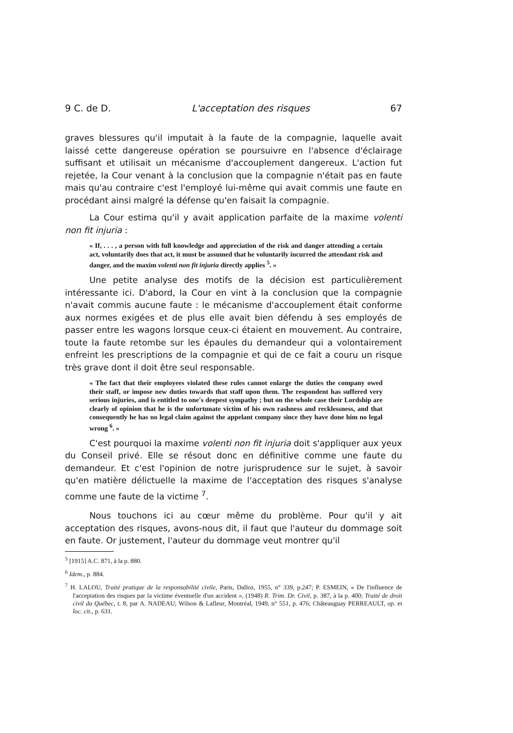9 C. de D. L'acceptation des risques 67
graves blessures qu'il imputait à la faute de la compagnie, laquelle avait laissé cette dangereuse opération se poursuivre en l'absence d'éclairage suffisant et utilisait un mécanisme d'accouplement dangereux. L'action fut rejetée, la Cour venant à la conclusion que la compagnie n'était pas en faute mais qu'au contraire c'est l'employé lui-même qui avait commis une faute en procédant ainsi malgré la défense qu'en faisait la compagnie.
La Cour estima qu'il y avait application parfaite de la maxime volenti non fit injuria :
« If, . . . , a person with full knowledge and appreciation of the risk and danger attending a certain act, voluntarily does that act, it must be assumed that he voluntarily incurred the attendant risk and danger, and the maxim volenti non fit injuria directly applies <sup>5</sup>. »
Une petite analyse des motifs de la décision est particulièrement intéressante ici. D'abord, la Cour en vint à la conclusion que la compagnie n'avait commis aucune faute : le mécanisme d'accouplement était conforme aux normes exigées et de plus elle avait bien défendu à ses employés de passer entre les wagons lorsque ceux-ci étaient en mouvement. Au contraire, toute la faute retombe sur les épaules du demandeur qui a volontairement enfreint les prescriptions de la compagnie et qui de ce fait a couru un risque très grave dont il doit être seul responsable.
« The fact that their employees violated these rules cannot enlarge the duties the company owed their staff, or impose new duties towards that staff upon them. The respondent has suffered very serious injuries, and is entitled to one's deepest sympathy ; but on the whole case their Lordship are clearly of opinion that he is the unfortunate victim of his own rashness and recklessness, and that consequently he has no legal claim against the appelant company since they have done him no legal wrong <sup>6</sup>. »
C'est pourquoi la maxime volenti non fit injuria doit s'appliquer aux yeux du Conseil privé. Elle se résout donc en définitive comme une faute du demandeur. Et c'est l'opinion de notre jurisprudence sur le sujet, à savoir qu'en matière délictuelle la maxime de l'acceptation des risques s'analyse comme une faute de la victime <sup>7</sup>.
Nous touchons ici au cœur même du problème. Pour qu'il y ait acceptation des risques, avons-nous dit, il faut que l'auteur du dommage soit en faute. Or justement, l'auteur du dommage veut montrer qu'il
<sup>5</sup> [1915] A.C. 871, à la p. 880.
<sup>6</sup> Idem., p. 884.
<sup>7</sup> H. LALOU, Traité pratique de la responsabilité civile, Paris, Dalloz, 1955, n° 339, p.247; P. ESMEIN, « De l'influence de l'acceptation des risques par la victime éventuelle d'un accident », (1948) R. Trim. Dr. Civil, p. 387, à la p. 400; Traité de droit civil du Québec, t. 8, par A. NADEAU; Wilson & Lafleur, Montréal, 1949, n° 551, p. 476; Châteauguay PERREAULT, op. et loc. cit., p. 631.